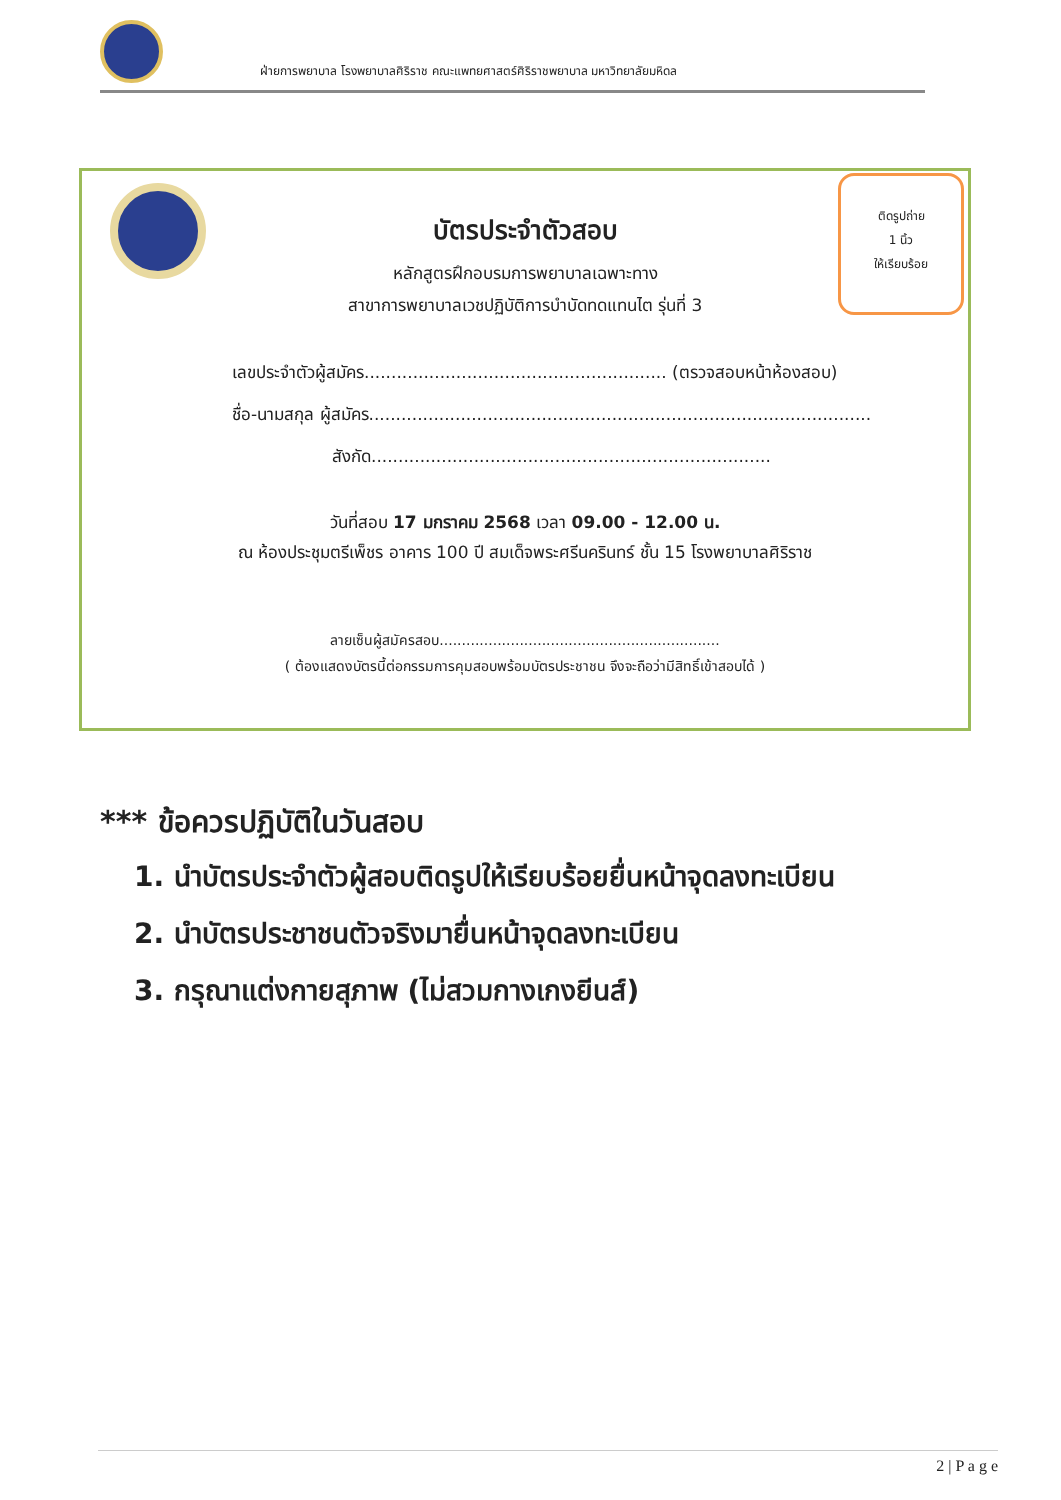ฝ่ายการพยาบาล โรงพยาบาลศิริราช คณะแพทยศาสตร์ศิริราชพยาบาล มหาวิทยาลัยมหิดล
ติดรูปถ่าย
1 นิ้ว
ให้เรียบร้อย
บัตรประจำตัวสอบ
หลักสูตรฝึกอบรมการพยาบาลเฉพาะทาง
สาขาการพยาบาลเวชปฏิบัติการบำบัดทดแทนไต รุ่นที่ 3
เลขประจำตัวผู้สมัคร........................................................ (ตรวจสอบหน้าห้องสอบ)
ชื่อ-นามสกุล ผู้สมัคร.............................................................................................
สังกัด..........................................................................
วันที่สอบ 17 มกราคม 2568 เวลา 09.00 - 12.00 น.
ณ ห้องประชุมตรีเพ็ชร อาคาร 100 ปี สมเด็จพระศรีนครินทร์ ชั้น 15 โรงพยาบาลศิริราช
ลายเซ็นผู้สมัครสอบ...............................................................
( ต้องแสดงบัตรนี้ต่อกรรมการคุมสอบพร้อมบัตรประชาชน จึงจะถือว่ามีสิทธิ์เข้าสอบได้ )
*** ข้อควรปฏิบัติในวันสอบ
1. นำบัตรประจำตัวผู้สอบติดรูปให้เรียบร้อยยื่นหน้าจุดลงทะเบียน
2. นำบัตรประชาชนตัวจริงมายื่นหน้าจุดลงทะเบียน
3. กรุณาแต่งกายสุภาพ (ไม่สวมกางเกงยีนส์)
2 | P a g e